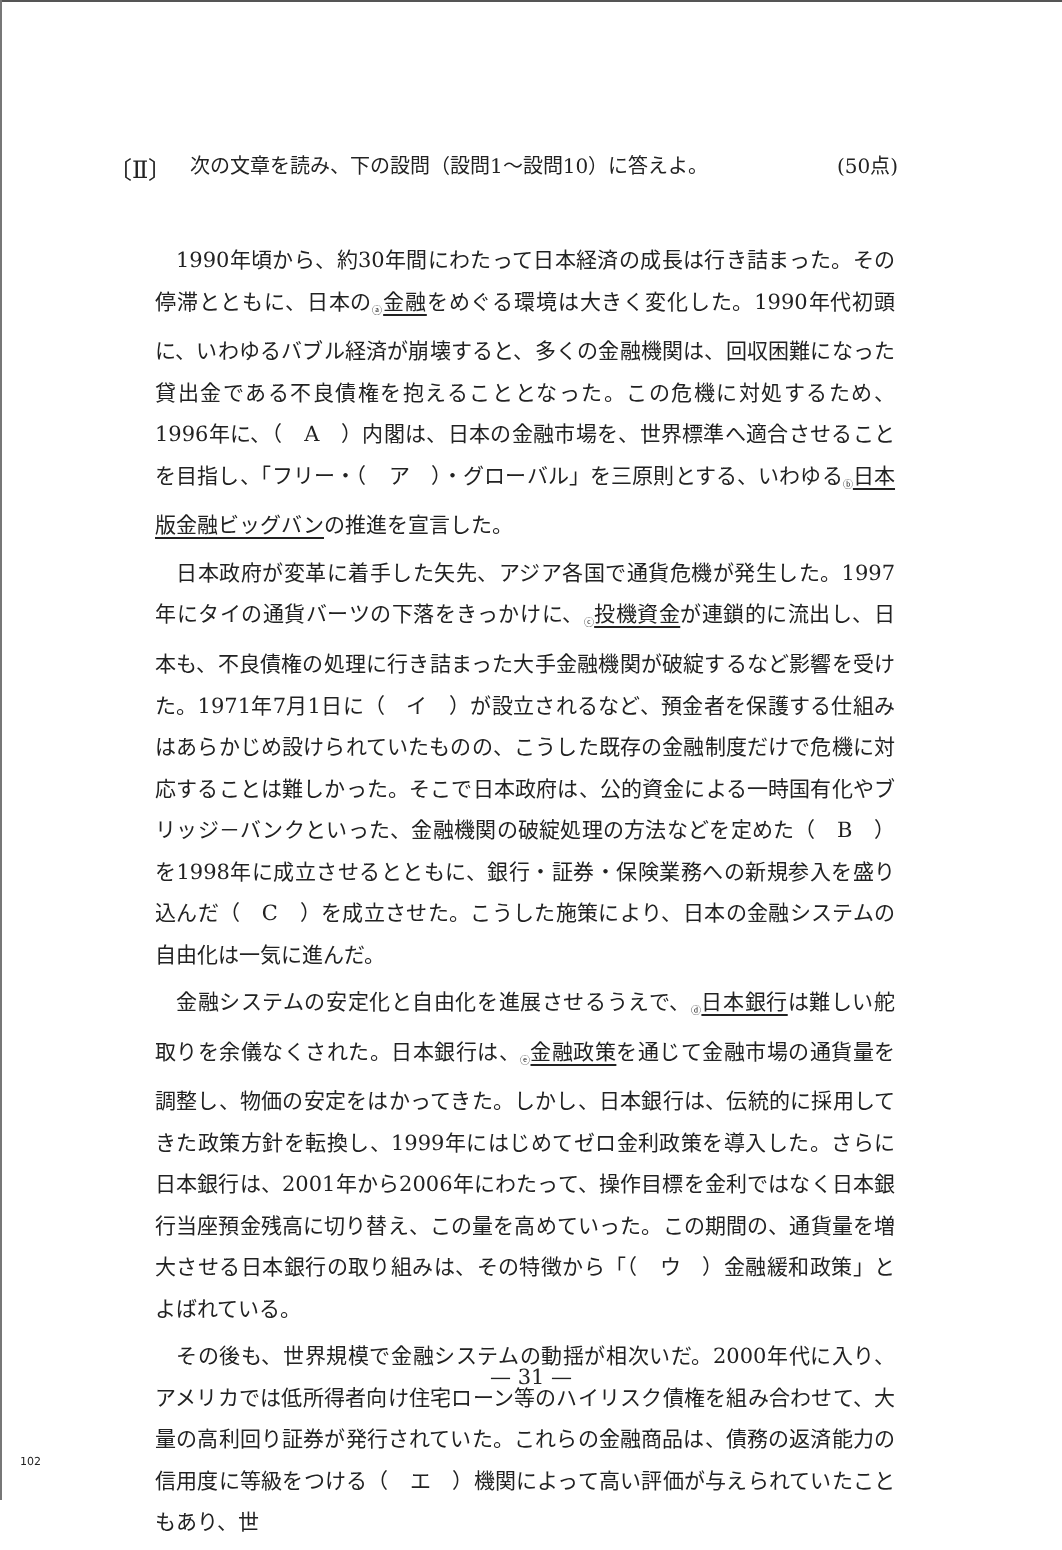〔Ⅱ〕 次の文章を読み、下の設問（設問1～設問10）に答えよ。 (50点)
1990年頃から、約30年間にわたって日本経済の成長は行き詰まった。その停滞とともに、日本の<sub>ⓐ</sub>金融をめぐる環境は大きく変化した。1990年代初頭に、いわゆるバブル経済が崩壊すると、多くの金融機関は、回収困難になった貸出金である不良債権を抱えることとなった。この危機に対処するため、1996年に、（　A　）内閣は、日本の金融市場を、世界標準へ適合させることを目指し、「フリー・（　ア　）・グローバル」を三原則とする、いわゆる<sub>ⓑ</sub>日本版金融ビッグバンの推進を宣言した。
日本政府が変革に着手した矢先、アジア各国で通貨危機が発生した。1997年にタイの通貨バーツの下落をきっかけに、<sub>ⓒ</sub>投機資金が連鎖的に流出し、日本も、不良債権の処理に行き詰まった大手金融機関が破綻するなど影響を受けた。1971年7月1日に（　イ　）が設立されるなど、預金者を保護する仕組みはあらかじめ設けられていたものの、こうした既存の金融制度だけで危機に対応することは難しかった。そこで日本政府は、公的資金による一時国有化やブリッジ－バンクといった、金融機関の破綻処理の方法などを定めた（　B　）を1998年に成立させるとともに、銀行・証券・保険業務への新規参入を盛り込んだ（　C　）を成立させた。こうした施策により、日本の金融システムの自由化は一気に進んだ。
金融システムの安定化と自由化を進展させるうえで、<sub>ⓓ</sub>日本銀行は難しい舵取りを余儀なくされた。日本銀行は、<sub>ⓔ</sub>金融政策を通じて金融市場の通貨量を調整し、物価の安定をはかってきた。しかし、日本銀行は、伝統的に採用してきた政策方針を転換し、1999年にはじめてゼロ金利政策を導入した。さらに日本銀行は、2001年から2006年にわたって、操作目標を金利ではなく日本銀行当座預金残高に切り替え、この量を高めていった。この期間の、通貨量を増大させる日本銀行の取り組みは、その特徴から「（　ウ　）金融緩和政策」とよばれている。
その後も、世界規模で金融システムの動揺が相次いだ。2000年代に入り、アメリカでは低所得者向け住宅ローン等のハイリスク債権を組み合わせて、大量の高利回り証券が発行されていた。これらの金融商品は、債務の返済能力の信用度に等級をつける（　エ　）機関によって高い評価が与えられていたこともあり、世
— 31 —
102